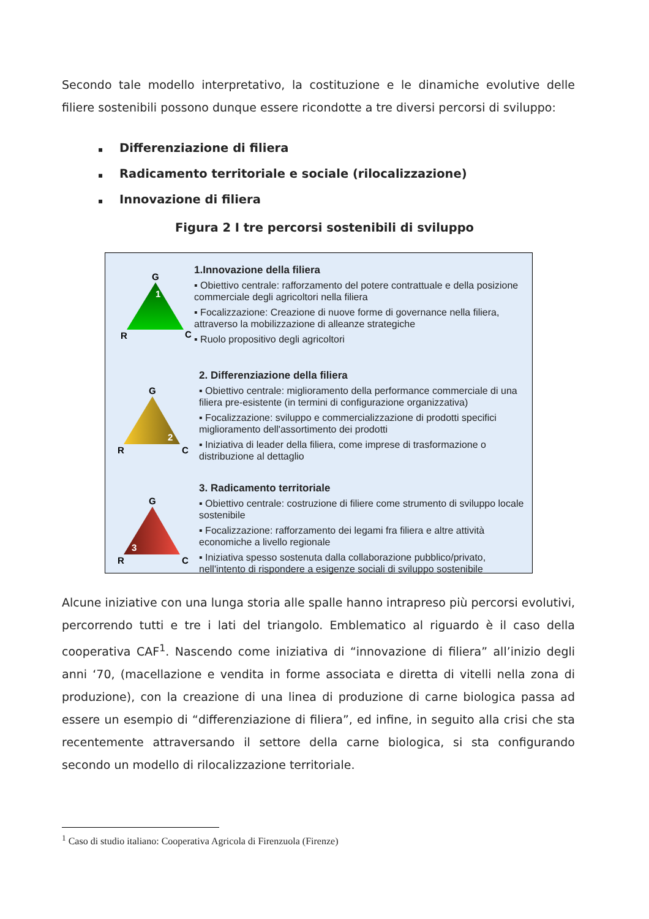Secondo tale modello interpretativo, la costituzione e le dinamiche evolutive delle filiere sostenibili possono dunque essere ricondotte a tre diversi percorsi di sviluppo:
▪ Differenziazione di filiera
▪ Radicamento territoriale e sociale (rilocalizzazione)
▪ Innovazione di filiera
Figura 2 I tre percorsi sostenibili di sviluppo
G
1
R
C
1.Innovazione della filiera
▪ Obiettivo centrale: rafforzamento del potere contrattuale e della posizione commerciale degli agricoltori nella filiera
▪ Focalizzazione: Creazione di nuove forme di governance nella filiera, attraverso la mobilizzazione di alleanze strategiche
▪ Ruolo propositivo degli agricoltori
G
2
R
C
2. Differenziazione della filiera
▪ Obiettivo centrale: miglioramento della performance commerciale di una filiera pre-esistente (in termini di configurazione organizzativa)
▪ Focalizzazione: sviluppo e commercializzazione di prodotti specifici miglioramento dell'assortimento dei prodotti
▪ Iniziativa di leader della filiera, come imprese di trasformazione o distribuzione al dettaglio
G
3
R
C
3. Radicamento territoriale
▪ Obiettivo centrale: costruzione di filiere come strumento di sviluppo locale sostenibile
▪ Focalizzazione: rafforzamento dei legami fra filiera e altre attività economiche a livello regionale
▪ Iniziativa spesso sostenuta dalla collaborazione pubblico/privato, nell'intento di rispondere a esigenze sociali di sviluppo sostenibile
Alcune iniziative con una lunga storia alle spalle hanno intrapreso più percorsi evolutivi, percorrendo tutti e tre i lati del triangolo. Emblematico al riguardo è il caso della cooperativa CAF<sup>1</sup>. Nascendo come iniziativa di “innovazione di filiera” all’inizio degli anni ‘70, (macellazione e vendita in forme associata e diretta di vitelli nella zona di produzione), con la creazione di una linea di produzione di carne biologica passa ad essere un esempio di “differenziazione di filiera”, ed infine, in seguito alla crisi che sta recentemente attraversando il settore della carne biologica, si sta configurando secondo un modello di rilocalizzazione territoriale.
<sup>1</sup> Caso di studio italiano: Cooperativa Agricola di Firenzuola (Firenze)